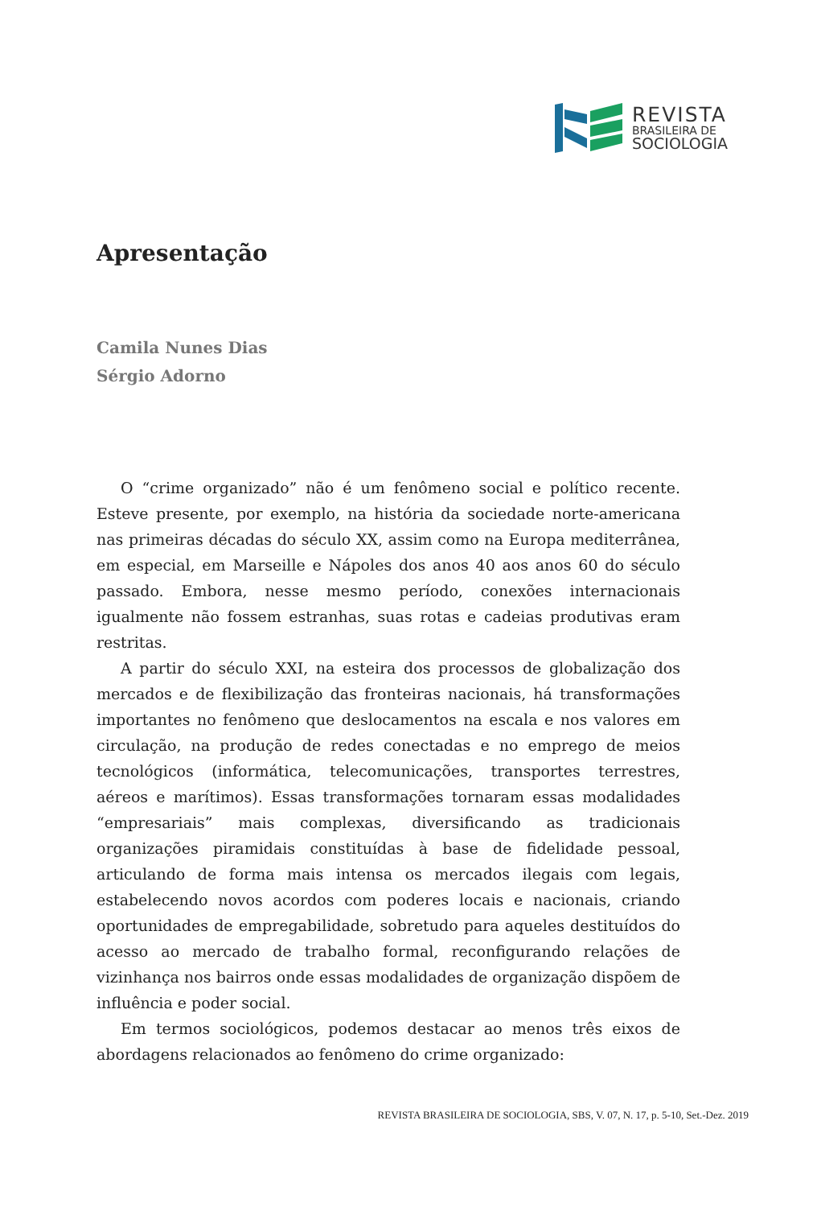REVISTA
BRASILEIRA DE
SOCIOLOGIA
Apresentação
Camila Nunes Dias
Sérgio Adorno
O “crime organizado” não é um fenômeno social e político recente. Esteve presente, por exemplo, na história da sociedade norte-americana nas primeiras décadas do século XX, assim como na Europa mediterrânea, em especial, em Marseille e Nápoles dos anos 40 aos anos 60 do século passado. Embora, nesse mesmo período, conexões internacionais igualmente não fossem estranhas, suas rotas e cadeias produtivas eram restritas.
A partir do século XXI, na esteira dos processos de globalização dos mercados e de flexibilização das fronteiras nacionais, há transformações importantes no fenômeno que deslocamentos na escala e nos valores em circulação, na produção de redes conectadas e no emprego de meios tecnológicos (informática, telecomunicações, transportes terrestres, aéreos e marítimos). Essas transformações tornaram essas modalidades “empresariais” mais complexas, diversificando as tradicionais organizações piramidais constituídas à base de fidelidade pessoal, articulando de forma mais intensa os mercados ilegais com legais, estabelecendo novos acordos com poderes locais e nacionais, criando oportunidades de empregabilidade, sobretudo para aqueles destituídos do acesso ao mercado de trabalho formal, reconfigurando relações de vizinhança nos bairros onde essas modalidades de organização dispõem de influência e poder social.
Em termos sociológicos, podemos destacar ao menos três eixos de abordagens relacionados ao fenômeno do crime organizado:
REVISTA BRASILEIRA DE SOCIOLOGIA, SBS, V. 07, N. 17, p. 5-10, Set.-Dez. 2019